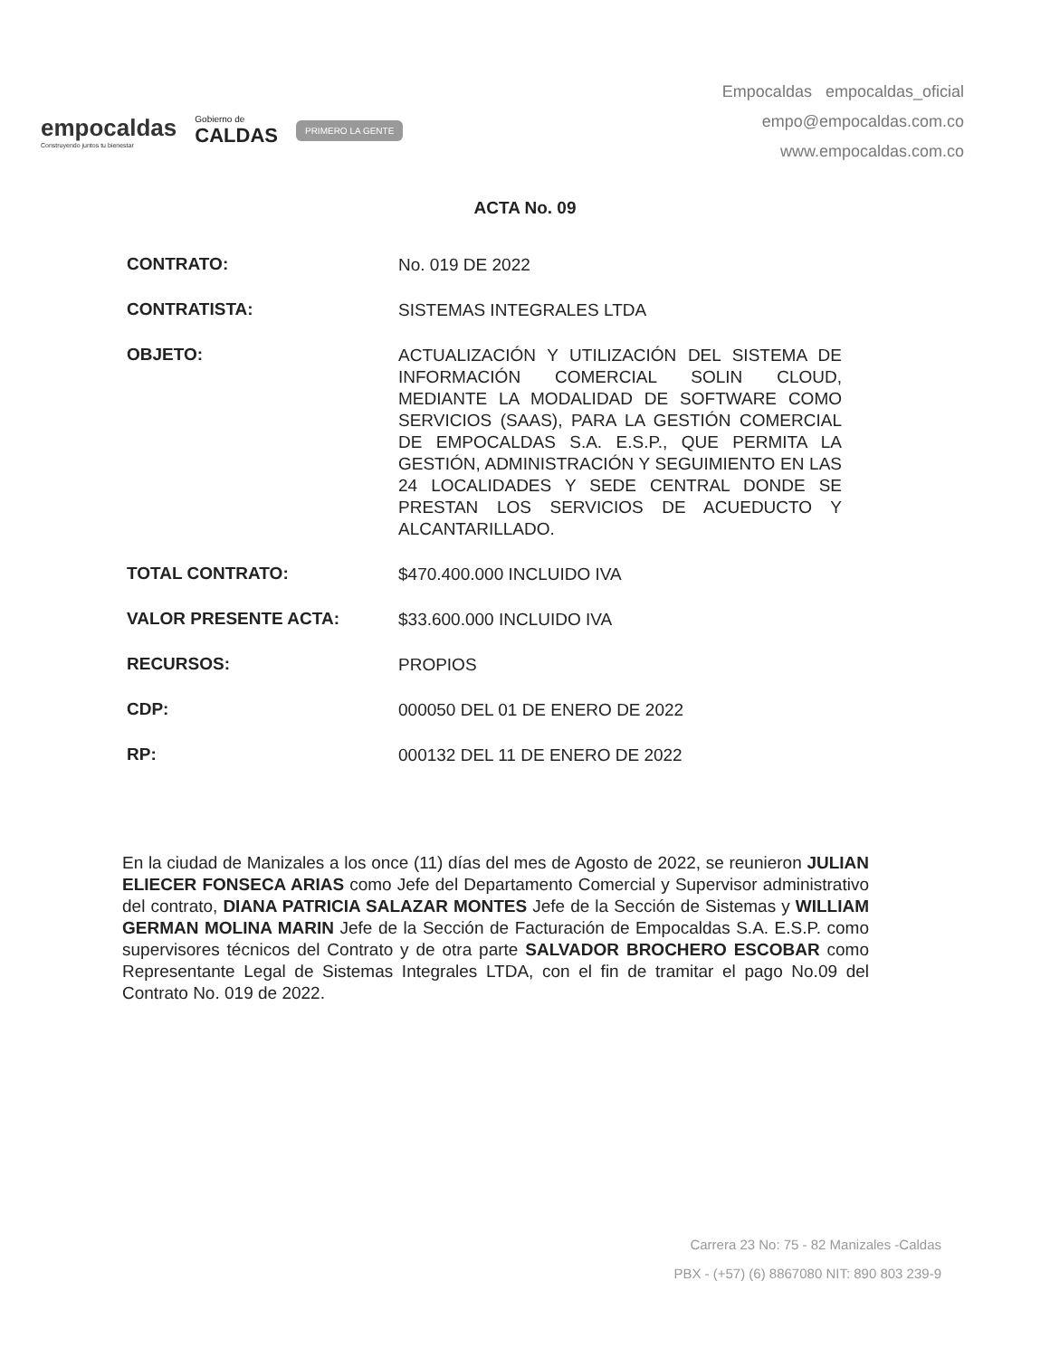empocaldas
Construyendo juntos tu bienestar
Gobierno de
CALDAS
PRIMERO LA GENTE
Empocaldas empocaldas_oficial
empo@empocaldas.com.co
www.empocaldas.com.co
ACTA No. 09
CONTRATO:
No. 019 DE 2022
CONTRATISTA:
SISTEMAS INTEGRALES LTDA
OBJETO:
ACTUALIZACIÓN Y UTILIZACIÓN DEL SISTEMA DE INFORMACIÓN COMERCIAL SOLIN CLOUD, MEDIANTE LA MODALIDAD DE SOFTWARE COMO SERVICIOS (SAAS), PARA LA GESTIÓN COMERCIAL DE EMPOCALDAS S.A. E.S.P., QUE PERMITA LA GESTIÓN, ADMINISTRACIÓN Y SEGUIMIENTO EN LAS 24 LOCALIDADES Y SEDE CENTRAL DONDE SE PRESTAN LOS SERVICIOS DE ACUEDUCTO Y ALCANTARILLADO.
TOTAL CONTRATO:
$470.400.000 INCLUIDO IVA
VALOR PRESENTE ACTA:
$33.600.000 INCLUIDO IVA
RECURSOS:
PROPIOS
CDP:
000050 DEL 01 DE ENERO DE 2022
RP:
000132 DEL 11 DE ENERO DE 2022
En la ciudad de Manizales a los once (11) días del mes de Agosto de 2022, se reunieron JULIAN ELIECER FONSECA ARIAS como Jefe del Departamento Comercial y Supervisor administrativo del contrato, DIANA PATRICIA SALAZAR MONTES Jefe de la Sección de Sistemas y WILLIAM GERMAN MOLINA MARIN Jefe de la Sección de Facturación de Empocaldas S.A. E.S.P. como supervisores técnicos del Contrato y de otra parte SALVADOR BROCHERO ESCOBAR como Representante Legal de Sistemas Integrales LTDA, con el fin de tramitar el pago No.09 del Contrato No. 019 de 2022.
Carrera 23 No: 75 - 82 Manizales -Caldas
PBX - (+57) (6) 8867080 NIT: 890 803 239-9